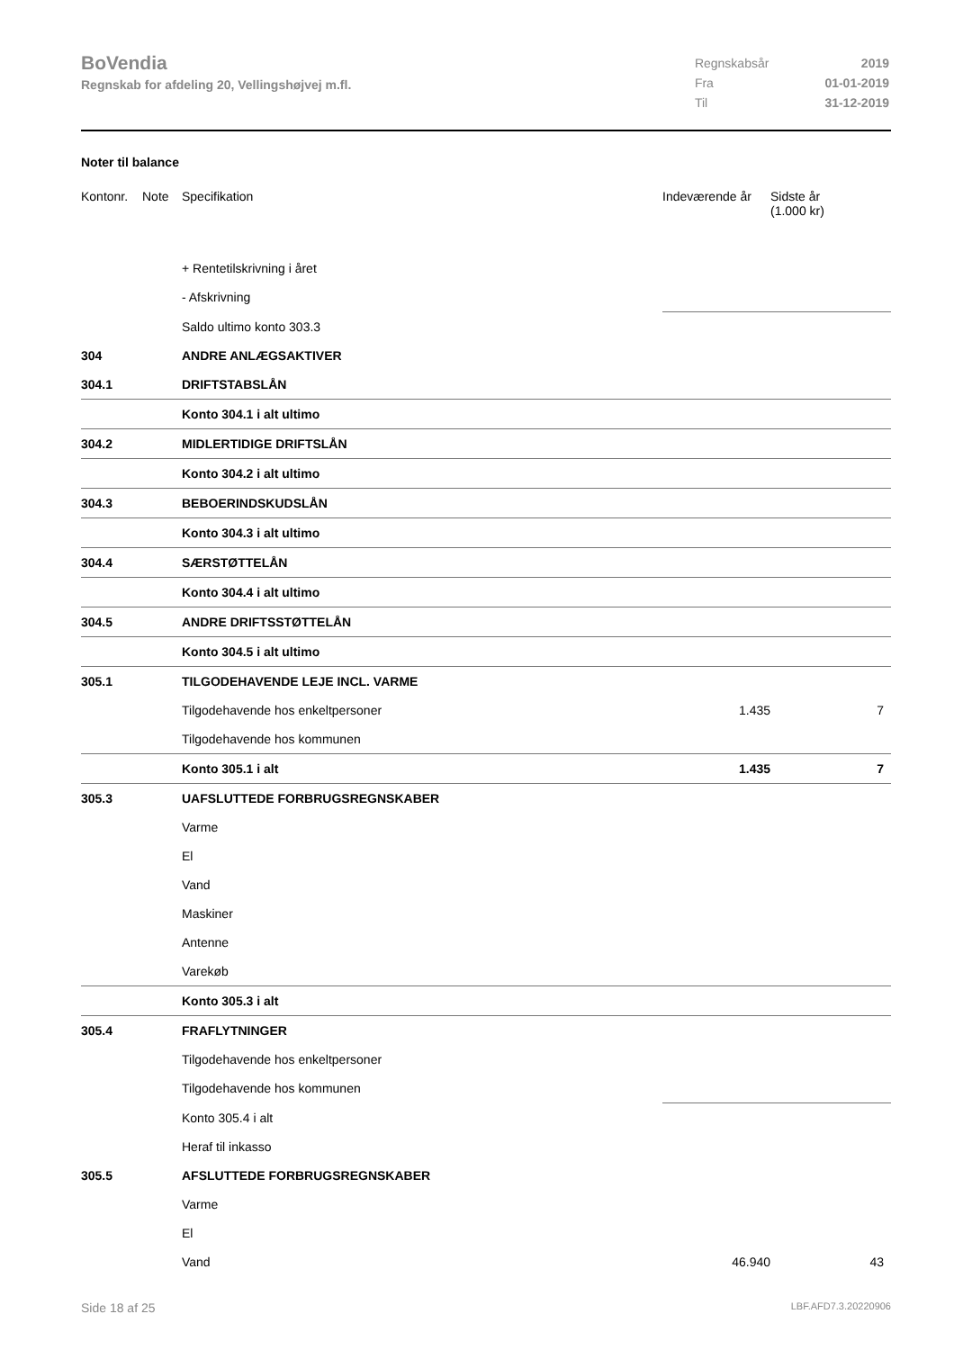BoVendia
Regnskab for afdeling 20, Vellingshøjvej m.fl.
| Regnskabsår | 2019 |
| Fra | 01-01-2019 |
| Til | 31-12-2019 |
Noter til balance
| Kontonr. | Note | Specifikation | Indeværende år | Sidste år (1.000 kr) |
| --- | --- | --- | --- | --- |
| | | + Rentetilskrivning i året | | |
| | | - Afskrivning | | |
| | | Saldo ultimo konto 303.3 | | |
| 304 | | ANDRE ANLÆGSAKTIVER | | |
| 304.1 | | DRIFTSTABSLÅN | | |
| | | Konto 304.1 i alt ultimo | | |
| 304.2 | | MIDLERTIDIGE DRIFTSLÅN | | |
| | | Konto 304.2 i alt ultimo | | |
| 304.3 | | BEBOERINDSKUDSLÅN | | |
| | | Konto 304.3 i alt ultimo | | |
| 304.4 | | SÆRSTØTTELÅN | | |
| | | Konto 304.4 i alt ultimo | | |
| 304.5 | | ANDRE DRIFTSSTØTTELÅN | | |
| | | Konto 304.5 i alt ultimo | | |
| 305.1 | | TILGODEHAVENDE LEJE INCL. VARME | | |
| | | Tilgodehavende hos enkeltpersoner | 1.435 | 7 |
| | | Tilgodehavende hos kommunen | | |
| | | Konto 305.1 i alt | 1.435 | 7 |
| 305.3 | | UAFSLUTTEDE FORBRUGSREGNSKABER | | |
| | | Varme | | |
| | | El | | |
| | | Vand | | |
| | | Maskiner | | |
| | | Antenne | | |
| | | Varekøb | | |
| | | Konto 305.3 i alt | | |
| 305.4 | | FRAFLYTNINGER | | |
| | | Tilgodehavende hos enkeltpersoner | | |
| | | Tilgodehavende hos kommunen | | |
| | | Konto 305.4 i alt | | |
| | | Heraf til inkasso | | |
| 305.5 | | AFSLUTTEDE FORBRUGSREGNSKABER | | |
| | | Varme | | |
| | | El | | |
| | | Vand | 46.940 | 43 |
Side 18 af 25 LBF.AFD7.3.20220906